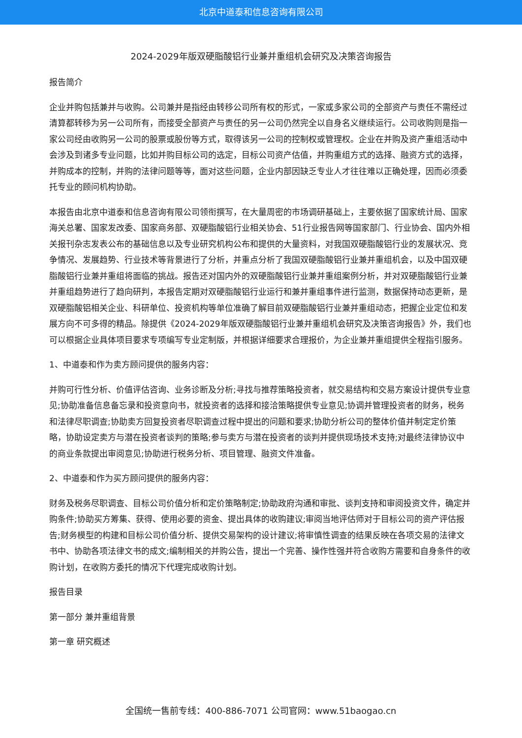北京中道泰和信息咨询有限公司
2024-2029年版双硬脂酸铝行业兼并重组机会研究及决策咨询报告
报告简介
企业并购包括兼并与收购。公司兼并是指经由转移公司所有权的形式，一家或多家公司的全部资产与责任不需经过清算都转移为另一公司所有，而接受全部资产与责任的另一公司仍然完全以自身名义继续运行。公司收购则是指一家公司经由收购另一公司的股票或股份等方式，取得该另一公司的控制权或管理权。企业在并购及资产重组活动中会涉及到诸多专业问题，比如并购目标公司的选定，目标公司资产估值，并购重组方式的选择、融资方式的选择，并购成本的控制，并购的法律问题等等，面对这些问题，企业内部因缺乏专业人才往往难以正确处理，因而必须委托专业的顾问机构协助。
本报告由北京中道泰和信息咨询有限公司领衔撰写，在大量周密的市场调研基础上，主要依据了国家统计局、国家海关总署、国家发改委、国家商务部、双硬脂酸铝行业相关协会、51行业报告网等国家部门、行业协会、国内外相关报刊杂志发表公布的基础信息以及专业研究机构公布和提供的大量资料，对我国双硬脂酸铝行业的发展状况、竞争情况、发展趋势、行业技术等背景进行了分析，并重点分析了我国双硬脂酸铝行业兼并重组机会，以及中国双硬脂酸铝行业兼并重组将面临的挑战。报告还对国内外的双硬脂酸铝行业兼并重组案例分析，并对双硬脂酸铝行业兼并重组趋势进行了趋向研判，本报告定期对双硬脂酸铝行业运行和兼并重组事件进行监测，数据保持动态更新，是双硬脂酸铝相关企业、科研单位、投资机构等单位准确了解目前双硬脂酸铝行业兼并重组动态，把握企业定位和发展方向不可多得的精品。除提供《2024-2029年版双硬脂酸铝行业兼并重组机会研究及决策咨询报告》外，我们也可以根据企业具体项目要求专项编写专业定制版，并根据详细要求合理报价，为企业兼并重组提供全程指引服务。
1、中道泰和作为卖方顾问提供的服务内容：
并购可行性分析、价值评估咨询、业务诊断及分析;寻找与推荐策略投资者，就交易结构和交易方案设计提供专业意见;协助准备信息备忘录和投资意向书，就投资者的选择和接洽策略提供专业意见;协调并管理投资者的财务，税务和法律尽职调查;协助卖方回复投资者尽职调查过程中提出的问题和要求;协助分析公司的整体价值并制定定价策略，协助设定卖方与潜在投资者谈判的策略;参与卖方与潜在投资者的谈判并提供现场技术支持;对最终法律协议中的商业条款提出审阅意见;协助进行税务分析、项目管理、融资文件准备。
2、中道泰和作为买方顾问提供的服务内容：
财务及税务尽职调查、目标公司价值分析和定价策略制定;协助政府沟通和审批、谈判支持和审阅投资文件，确定并购条件;协助买方筹集、获得、使用必要的资金、提出具体的收购建议;审阅当地评估师对于目标公司的资产评估报告;财务模型的构建和目标公司价值分析、提供交易架构的设计建议;将审慎性调查的结果反映在各项交易的法律文书中、协助各项法律文书的成文;编制相关的并购公告，提出一个完善、操作性强并符合收购方需要和自身条件的收购计划，在收购方委托的情况下代理完成收购计划。
报告目录
第一部分 兼并重组背景
第一章 研究概述
全国统一售前专线：400-886-7071 公司官网：www.51baogao.cn